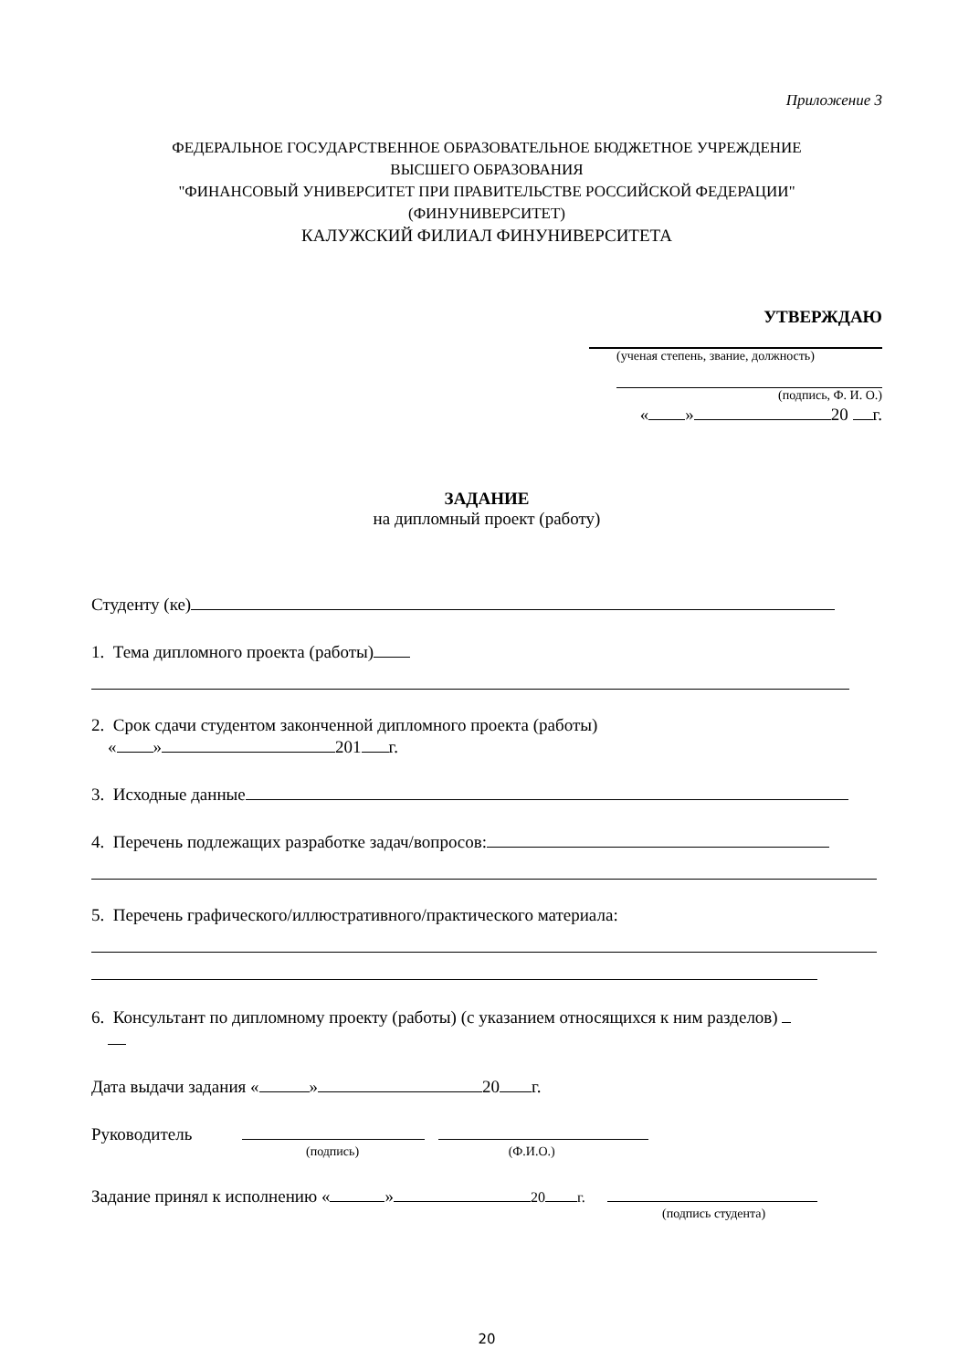Приложение 3
ФЕДЕРАЛЬНОЕ ГОСУДАРСТВЕННОЕ ОБРАЗОВАТЕЛЬНОЕ БЮДЖЕТНОЕ УЧРЕЖДЕНИЕ
ВЫСШЕГО ОБРАЗОВАНИЯ
"ФИНАНСОВЫЙ УНИВЕРСИТЕТ ПРИ ПРАВИТЕЛЬСТВЕ РОССИЙСКОЙ ФЕДЕРАЦИИ"
(ФИНУНИВЕРСИТЕТ)
КАЛУЖСКИЙ ФИЛИАЛ ФИНУНИВЕРСИТЕТА
УТВЕРЖДАЮ
(ученая степень, звание, должность)
(подпись, Ф. И. О.)
« » 20 г.
ЗАДАНИЕ
на дипломный проект (работу)
Студенту (ке)
1. Тема дипломного проекта (работы)
2. Срок сдачи студентом законченной дипломного проекта (работы)
« » 201 г.
3. Исходные данные
4. Перечень подлежащих разработке задач/вопросов:
5. Перечень графического/иллюстративного/практического материала:
6. Консультант по дипломному проекту (работы) (с указанием относящихся к ним разделов)
Дата выдачи задания « » 20 г.
Руководитель
(подпись) (Ф.И.О.)
Задание принял к исполнению « » 20 г.
(подпись студента)
20